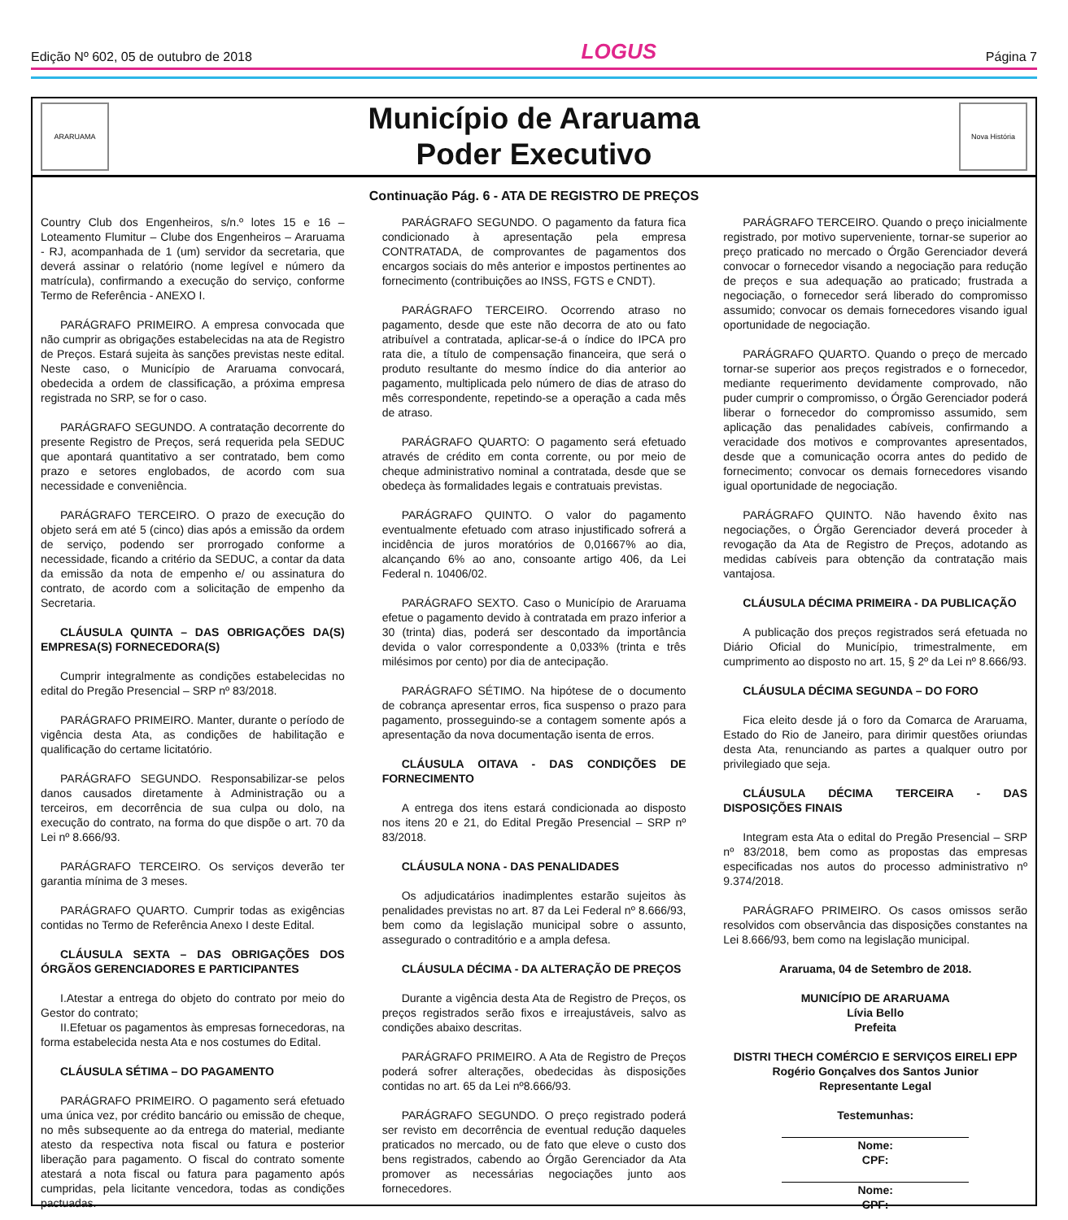Edição Nº 602, 05 de outubro de 2018 LOGUS Página 7
ARARUAMA
Município de Araruama
Poder Executivo
Nova História
Continuação Pág. 6 - ATA DE REGISTRO DE PREÇOS
Country Club dos Engenheiros, s/n.º lotes 15 e 16 – Loteamento Flumitur – Clube dos Engenheiros – Araruama - RJ, acompanhada de 1 (um) servidor da secretaria, que deverá assinar o relatório (nome legível e número da matrícula), confirmando a execução do serviço, conforme Termo de Referência - ANEXO I.
PARÁGRAFO PRIMEIRO. A empresa convocada que não cumprir as obrigações estabelecidas na ata de Registro de Preços. Estará sujeita às sanções previstas neste edital. Neste caso, o Município de Araruama convocará, obedecida a ordem de classificação, a próxima empresa registrada no SRP, se for o caso.
PARÁGRAFO SEGUNDO. A contratação decorrente do presente Registro de Preços, será requerida pela SEDUC que apontará quantitativo a ser contratado, bem como prazo e setores englobados, de acordo com sua necessidade e conveniência.
PARÁGRAFO TERCEIRO. O prazo de execução do objeto será em até 5 (cinco) dias após a emissão da ordem de serviço, podendo ser prorrogado conforme a necessidade, ficando a critério da SEDUC, a contar da data da emissão da nota de empenho e/ ou assinatura do contrato, de acordo com a solicitação de empenho da Secretaria.
CLÁUSULA QUINTA – DAS OBRIGAÇÕES DA(S) EMPRESA(S) FORNECEDORA(S)
Cumprir integralmente as condições estabelecidas no edital do Pregão Presencial – SRP nº 83/2018.
PARÁGRAFO PRIMEIRO. Manter, durante o período de vigência desta Ata, as condições de habilitação e qualificação do certame licitatório.
PARÁGRAFO SEGUNDO. Responsabilizar-se pelos danos causados diretamente à Administração ou a terceiros, em decorrência de sua culpa ou dolo, na execução do contrato, na forma do que dispõe o art. 70 da Lei nº 8.666/93.
PARÁGRAFO TERCEIRO. Os serviços deverão ter garantia mínima de 3 meses.
PARÁGRAFO QUARTO. Cumprir todas as exigências contidas no Termo de Referência Anexo I deste Edital.
CLÁUSULA SEXTA – DAS OBRIGAÇÕES DOS ÓRGÃOS GERENCIADORES E PARTICIPANTES
I.Atestar a entrega do objeto do contrato por meio do Gestor do contrato;
II.Efetuar os pagamentos às empresas fornecedoras, na forma estabelecida nesta Ata e nos costumes do Edital.
CLÁUSULA SÉTIMA – DO PAGAMENTO
PARÁGRAFO PRIMEIRO. O pagamento será efetuado uma única vez, por crédito bancário ou emissão de cheque, no mês subsequente ao da entrega do material, mediante atesto da respectiva nota fiscal ou fatura e posterior liberação para pagamento. O fiscal do contrato somente atestará a nota fiscal ou fatura para pagamento após cumpridas, pela licitante vencedora, todas as condições pactuadas.
PARÁGRAFO SEGUNDO. O pagamento da fatura fica condicionado à apresentação pela empresa CONTRATADA, de comprovantes de pagamentos dos encargos sociais do mês anterior e impostos pertinentes ao fornecimento (contribuições ao INSS, FGTS e CNDT).
PARÁGRAFO TERCEIRO. Ocorrendo atraso no pagamento, desde que este não decorra de ato ou fato atribuível a contratada, aplicar-se-á o índice do IPCA pro rata die, a título de compensação financeira, que será o produto resultante do mesmo índice do dia anterior ao pagamento, multiplicada pelo número de dias de atraso do mês correspondente, repetindo-se a operação a cada mês de atraso.
PARÁGRAFO QUARTO: O pagamento será efetuado através de crédito em conta corrente, ou por meio de cheque administrativo nominal a contratada, desde que se obedeça às formalidades legais e contratuais previstas.
PARÁGRAFO QUINTO. O valor do pagamento eventualmente efetuado com atraso injustificado sofrerá a incidência de juros moratórios de 0,01667% ao dia, alcançando 6% ao ano, consoante artigo 406, da Lei Federal n. 10406/02.
PARÁGRAFO SEXTO. Caso o Município de Araruama efetue o pagamento devido à contratada em prazo inferior a 30 (trinta) dias, poderá ser descontado da importância devida o valor correspondente a 0,033% (trinta e três milésimos por cento) por dia de antecipação.
PARÁGRAFO SÉTIMO. Na hipótese de o documento de cobrança apresentar erros, fica suspenso o prazo para pagamento, prosseguindo-se a contagem somente após a apresentação da nova documentação isenta de erros.
CLÁUSULA OITAVA - DAS CONDIÇÕES DE FORNECIMENTO
A entrega dos itens estará condicionada ao disposto nos itens 20 e 21, do Edital Pregão Presencial – SRP nº 83/2018.
CLÁUSULA NONA - DAS PENALIDADES
Os adjudicatários inadimplentes estarão sujeitos às penalidades previstas no art. 87 da Lei Federal nº 8.666/93, bem como da legislação municipal sobre o assunto, assegurado o contraditório e a ampla defesa.
CLÁUSULA DÉCIMA - DA ALTERAÇÃO DE PREÇOS
Durante a vigência desta Ata de Registro de Preços, os preços registrados serão fixos e irreajustáveis, salvo as condições abaixo descritas.
PARÁGRAFO PRIMEIRO. A Ata de Registro de Preços poderá sofrer alterações, obedecidas às disposições contidas no art. 65 da Lei nº8.666/93.
PARÁGRAFO SEGUNDO. O preço registrado poderá ser revisto em decorrência de eventual redução daqueles praticados no mercado, ou de fato que eleve o custo dos bens registrados, cabendo ao Órgão Gerenciador da Ata promover as necessárias negociações junto aos fornecedores.
PARÁGRAFO TERCEIRO. Quando o preço inicialmente registrado, por motivo superveniente, tornar-se superior ao preço praticado no mercado o Órgão Gerenciador deverá convocar o fornecedor visando a negociação para redução de preços e sua adequação ao praticado; frustrada a negociação, o fornecedor será liberado do compromisso assumido; convocar os demais fornecedores visando igual oportunidade de negociação.
PARÁGRAFO QUARTO. Quando o preço de mercado tornar-se superior aos preços registrados e o fornecedor, mediante requerimento devidamente comprovado, não puder cumprir o compromisso, o Órgão Gerenciador poderá liberar o fornecedor do compromisso assumido, sem aplicação das penalidades cabíveis, confirmando a veracidade dos motivos e comprovantes apresentados, desde que a comunicação ocorra antes do pedido de fornecimento; convocar os demais fornecedores visando igual oportunidade de negociação.
PARÁGRAFO QUINTO. Não havendo êxito nas negociações, o Órgão Gerenciador deverá proceder à revogação da Ata de Registro de Preços, adotando as medidas cabíveis para obtenção da contratação mais vantajosa.
CLÁUSULA DÉCIMA PRIMEIRA - DA PUBLICAÇÃO
A publicação dos preços registrados será efetuada no Diário Oficial do Município, trimestralmente, em cumprimento ao disposto no art. 15, § 2º da Lei nº 8.666/93.
CLÁUSULA DÉCIMA SEGUNDA – DO FORO
Fica eleito desde já o foro da Comarca de Araruama, Estado do Rio de Janeiro, para dirimir questões oriundas desta Ata, renunciando as partes a qualquer outro por privilegiado que seja.
CLÁUSULA DÉCIMA TERCEIRA - DAS DISPOSIÇÕES FINAIS
Integram esta Ata o edital do Pregão Presencial – SRP nº 83/2018, bem como as propostas das empresas especificadas nos autos do processo administrativo nº 9.374/2018.
PARÁGRAFO PRIMEIRO. Os casos omissos serão resolvidos com observância das disposições constantes na Lei 8.666/93, bem como na legislação municipal.
Araruama, 04 de Setembro de 2018.
MUNICÍPIO DE ARARUAMA
Lívia Bello
Prefeita
DISTRI THECH COMÉRCIO E SERVIÇOS EIRELI EPP
Rogério Gonçalves dos Santos Junior
Representante Legal
Testemunhas:
Nome:
CPF:
Nome:
CPF: